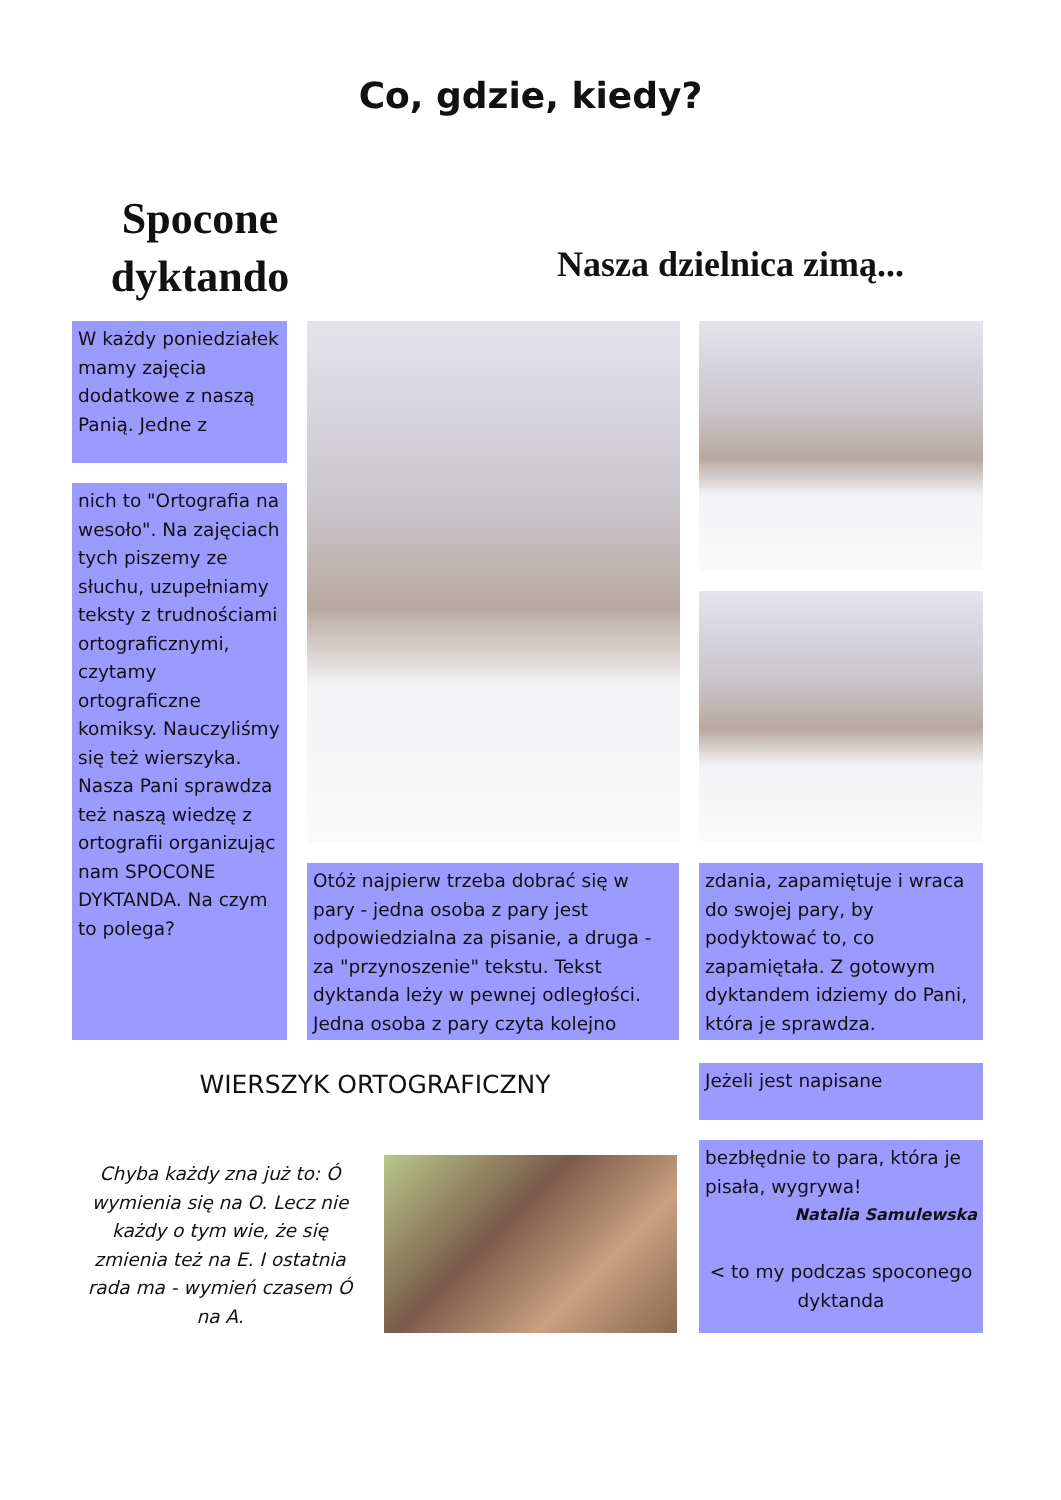Co, gdzie, kiedy?
Spocone
dyktando
Nasza dzielnica zimą...
W każdy poniedziałek mamy zajęcia dodatkowe z naszą Panią. Jedne z
nich to "Ortografia na wesoło". Na zajęciach tych piszemy ze słuchu, uzupełniamy teksty z trudnościami ortograficznymi, czytamy ortograficzne komiksy. Nauczyliśmy się też wierszyka.
Nasza Pani sprawdza też naszą wiedzę z ortografii organizując nam SPOCONE DYKTANDA. Na czym to polega?
Otóż najpierw trzeba dobrać się w pary - jedna osoba z pary jest odpowiedzialna za pisanie, a druga - za "przynoszenie" tekstu. Tekst dyktanda leży w pewnej odległości. Jedna osoba z pary czyta kolejno
zdania, zapamiętuje i wraca do swojej pary, by podyktować to, co zapamiętała. Z gotowym dyktandem idziemy do Pani, która je sprawdza.
WIERSZYK ORTOGRAFICZNY Jeżeli jest napisane
Chyba każdy zna już to: Ó wymienia się na O. Lecz nie każdy o tym wie, że się zmienia też na E. I ostatnia rada ma - wymień czasem Ó na A.
bezbłędnie to para, która je pisała, wygrywa!
Natalia Samulewska
< to my podczas spoconego dyktanda